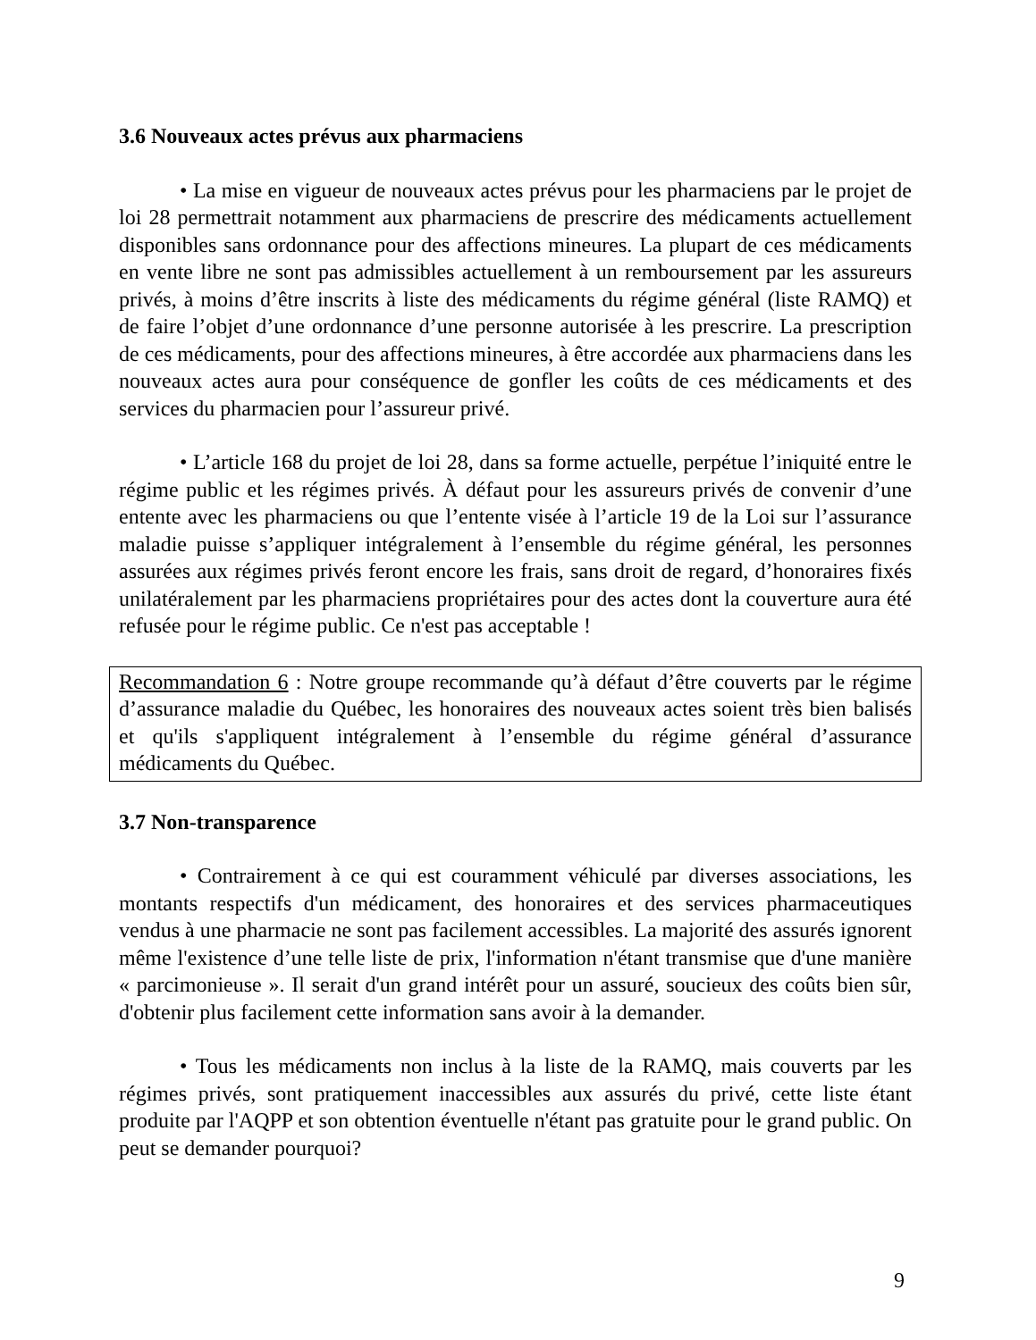3.6 Nouveaux actes prévus aux pharmaciens
• La mise en vigueur de nouveaux actes prévus pour les pharmaciens par le projet de loi 28 permettrait notamment aux pharmaciens de prescrire des médicaments actuellement disponibles sans ordonnance pour des affections mineures. La plupart de ces médicaments en vente libre ne sont pas admissibles actuellement à un remboursement par les assureurs privés, à moins d’être inscrits à liste des médicaments du régime général (liste RAMQ) et de faire l’objet d’une ordonnance d’une personne autorisée à les prescrire. La prescription de ces médicaments, pour des affections mineures, à être accordée aux pharmaciens dans les nouveaux actes aura pour conséquence de gonfler les coûts de ces médicaments et des services du pharmacien pour l’assureur privé.
• L’article 168 du projet de loi 28, dans sa forme actuelle, perpétue l’iniquité entre le régime public et les régimes privés. À défaut pour les assureurs privés de convenir d’une entente avec les pharmaciens ou que l’entente visée à l’article 19 de la Loi sur l’assurance maladie puisse s’appliquer intégralement à l’ensemble du régime général, les personnes assurées aux régimes privés feront encore les frais, sans droit de regard, d’honoraires fixés unilatéralement par les pharmaciens propriétaires pour des actes dont la couverture aura été refusée pour le régime public. Ce n'est pas acceptable !
Recommandation 6 : Notre groupe recommande qu’à défaut d’être couverts par le régime d’assurance maladie du Québec, les honoraires des nouveaux actes soient très bien balisés et qu'ils s'appliquent intégralement à l’ensemble du régime général d’assurance médicaments du Québec.
3.7 Non-transparence
• Contrairement à ce qui est couramment véhiculé par diverses associations, les montants respectifs d'un médicament, des honoraires et des services pharmaceutiques vendus à une pharmacie ne sont pas facilement accessibles. La majorité des assurés ignorent même l'existence d’une telle liste de prix, l'information n'étant transmise que d'une manière « parcimonieuse ». Il serait d'un grand intérêt pour un assuré, soucieux des coûts bien sûr, d'obtenir plus facilement cette information sans avoir à la demander.
• Tous les médicaments non inclus à la liste de la RAMQ, mais couverts par les régimes privés, sont pratiquement inaccessibles aux assurés du privé, cette liste étant produite par l'AQPP et son obtention éventuelle n'étant pas gratuite pour le grand public. On peut se demander pourquoi?
9